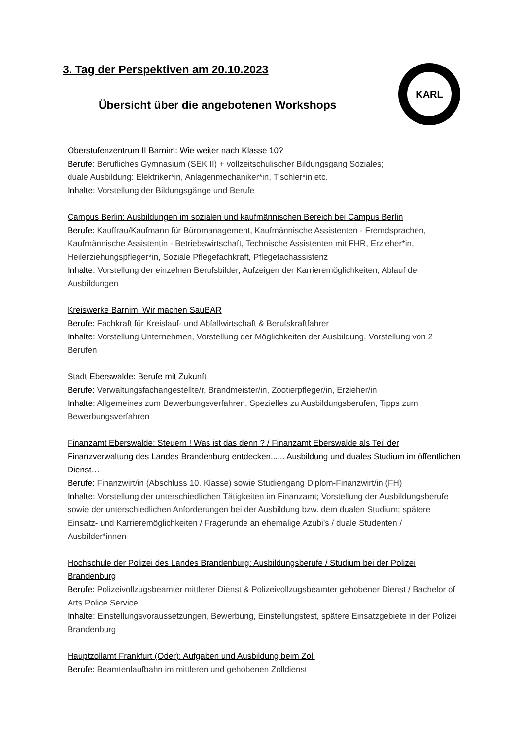3. Tag der Perspektiven am 20.10.2023
Übersicht über die angebotenen Workshops
KARL
Oberstufenzentrum II Barnim: Wie weiter nach Klasse 10?
Berufe: Berufliches Gymnasium (SEK II) + vollzeitschulischer Bildungsgang Soziales;
duale Ausbildung: Elektriker*in, Anlagenmechaniker*in, Tischler*in etc.
Inhalte: Vorstellung der Bildungsgänge und Berufe
Campus Berlin: Ausbildungen im sozialen und kaufmännischen Bereich bei Campus Berlin
Berufe: Kauffrau/Kaufmann für Büromanagement, Kaufmännische Assistenten - Fremdsprachen, Kaufmännische Assistentin - Betriebswirtschaft, Technische Assistenten mit FHR, Erzieher*in, Heilerziehungspfleger*in, Soziale Pflegefachkraft, Pflegefachassistenz
Inhalte: Vorstellung der einzelnen Berufsbilder, Aufzeigen der Karrieremöglichkeiten, Ablauf der Ausbildungen
Kreiswerke Barnim: Wir machen SauBAR
Berufe: Fachkraft für Kreislauf- und Abfallwirtschaft & Berufskraftfahrer
Inhalte: Vorstellung Unternehmen, Vorstellung der Möglichkeiten der Ausbildung, Vorstellung von 2 Berufen
Stadt Eberswalde: Berufe mit Zukunft
Berufe: Verwaltungsfachangestellte/r, Brandmeister/in, Zootierpfleger/in, Erzieher/in
Inhalte: Allgemeines zum Bewerbungsverfahren, Spezielles zu Ausbildungsberufen, Tipps zum Bewerbungsverfahren
Finanzamt Eberswalde: Steuern ! Was ist das denn ? / Finanzamt Eberswalde als Teil der Finanzverwaltung des Landes Brandenburg entdecken...... Ausbildung und duales Studium im öffentlichen Dienst…
Berufe: Finanzwirt/in (Abschluss 10. Klasse) sowie Studiengang Diplom-Finanzwirt/in (FH)
Inhalte: Vorstellung der unterschiedlichen Tätigkeiten im Finanzamt; Vorstellung der Ausbildungsberufe sowie der unterschiedlichen Anforderungen bei der Ausbildung bzw. dem dualen Studium; spätere Einsatz- und Karrieremöglichkeiten / Fragerunde an ehemalige Azubi’s / duale Studenten / Ausbilder*innen
Hochschule der Polizei des Landes Brandenburg: Ausbildungsberufe / Studium bei der Polizei Brandenburg
Berufe: Polizeivollzugsbeamter mittlerer Dienst & Polizeivollzugsbeamter gehobener Dienst / Bachelor of Arts Police Service
Inhalte: Einstellungsvoraussetzungen, Bewerbung, Einstellungstest, spätere Einsatzgebiete in der Polizei Brandenburg
Hauptzollamt Frankfurt (Oder): Aufgaben und Ausbildung beim Zoll
Berufe: Beamtenlaufbahn im mittleren und gehobenen Zolldienst